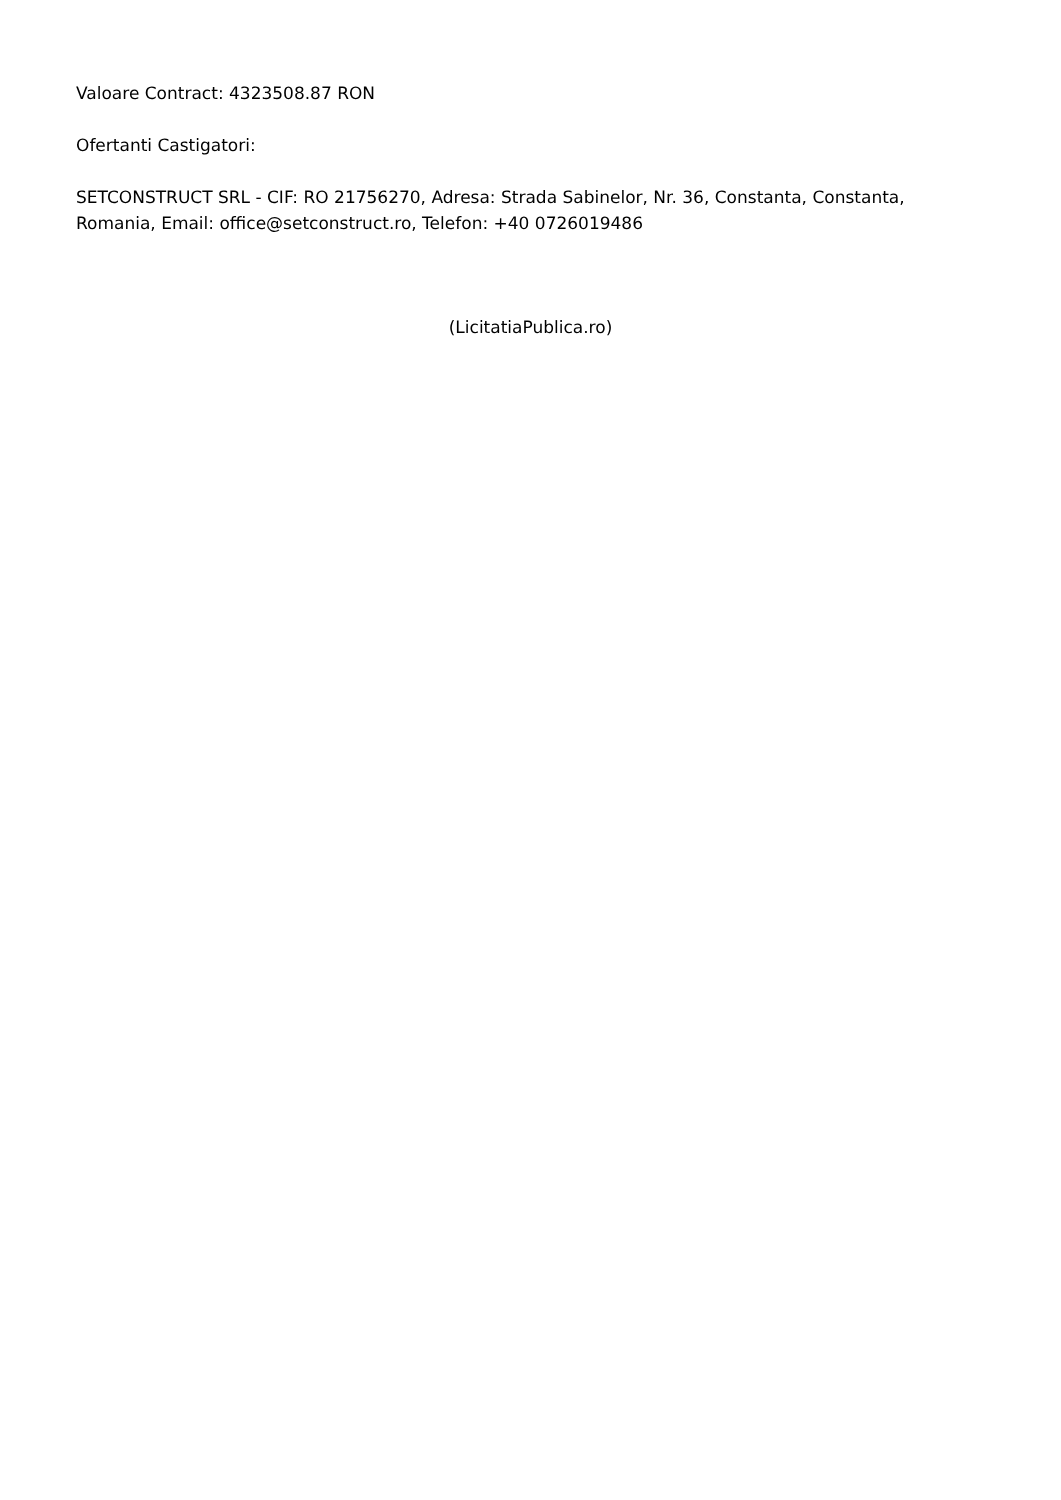Valoare Contract: 4323508.87 RON
Ofertanti Castigatori:
SETCONSTRUCT SRL - CIF: RO 21756270, Adresa: Strada Sabinelor, Nr. 36, Constanta, Constanta, Romania, Email: office@setconstruct.ro, Telefon: +40 0726019486
(LicitatiaPublica.ro)